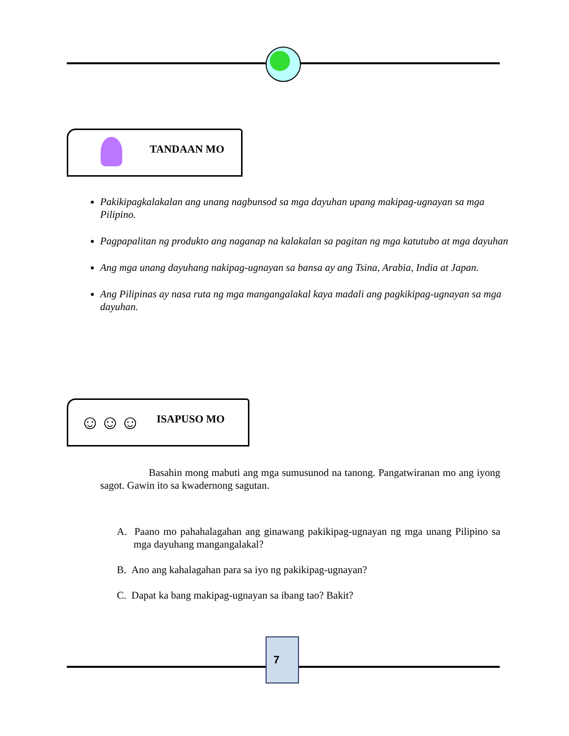TANDAAN MO
Pakikipagkalakalan ang unang nagbunsod sa mga dayuhan upang makipag-ugnayan sa mga Pilipino.
Pagpapalitan ng produkto ang naganap na kalakalan sa pagitan ng mga katutubo at mga dayuhan
Ang mga unang dayuhang nakipag-ugnayan sa bansa ay ang Tsina, Arabia, India at Japan.
Ang Pilipinas ay nasa ruta ng mga mangangalakal kaya madali ang pagkikipag-ugnayan sa mga dayuhan.
☺☺☺ ISAPUSO MO
Basahin mong mabuti ang mga sumusunod na tanong. Pangatwiranan mo ang iyong sagot. Gawin ito sa kwadernong sagutan.
A. Paano mo pahahalagahan ang ginawang pakikipag-ugnayan ng mga unang Pilipino sa mga dayuhang mangangalakal?
B. Ano ang kahalagahan para sa iyo ng pakikipag-ugnayan?
C. Dapat ka bang makipag-ugnayan sa ibang tao? Bakit?
7